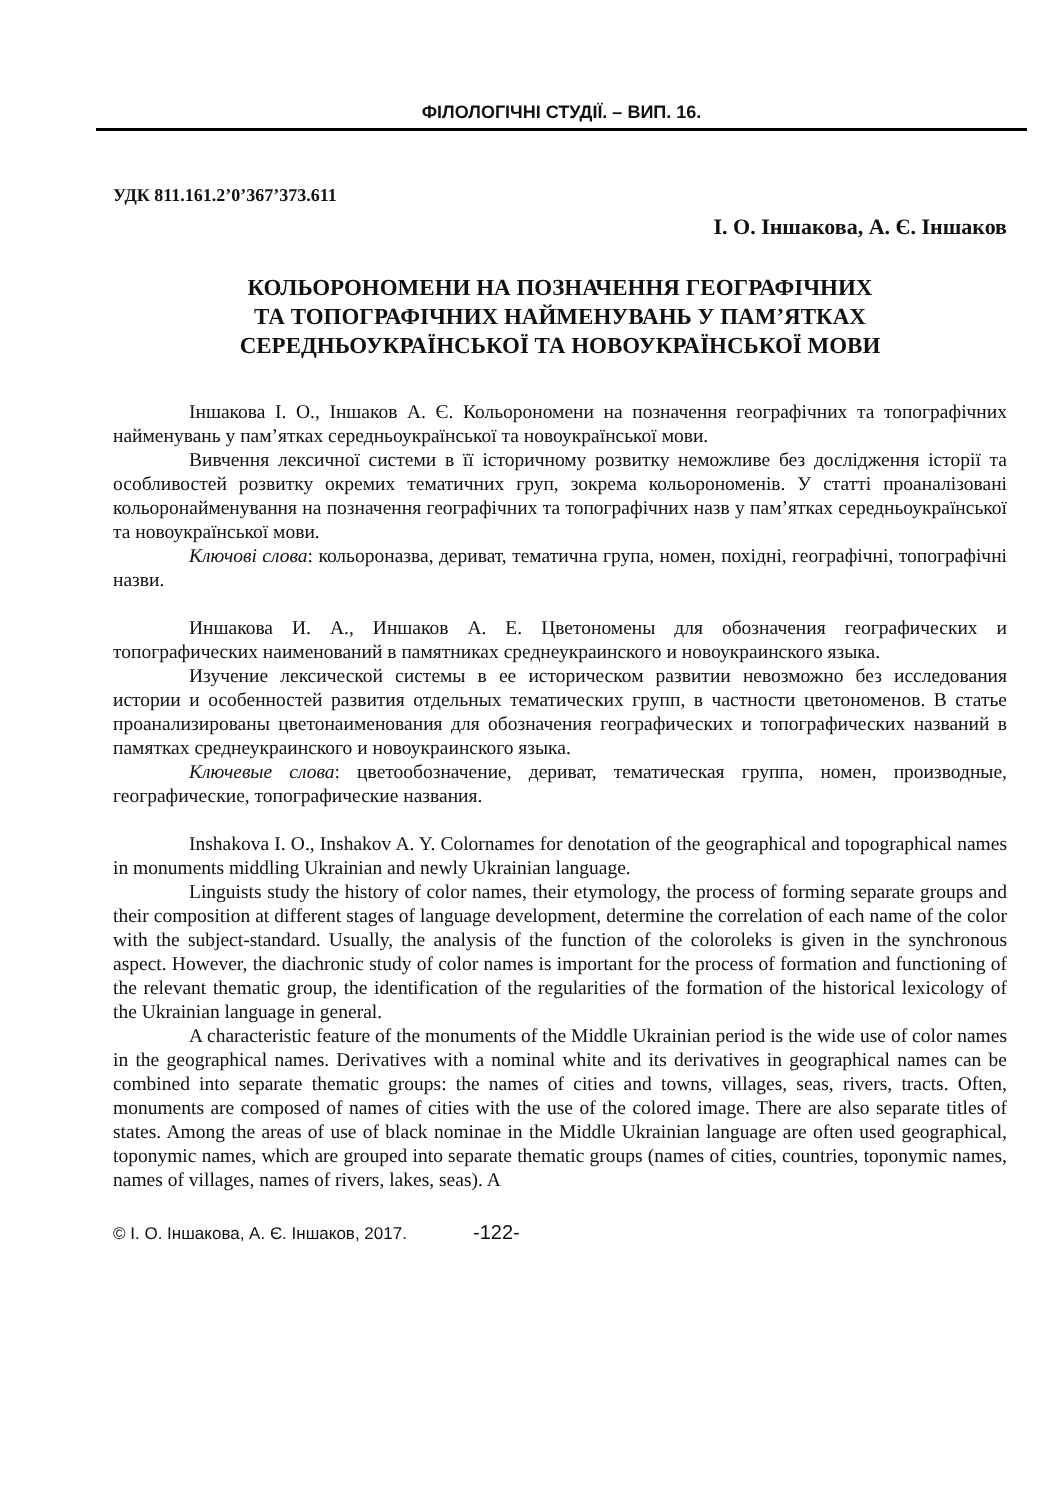ФІЛОЛОГІЧНІ СТУДІЇ. – ВИП. 16.
УДК 811.161.2’0’367’373.611
І. О. Іншакова, А. Є. Іншаков
КОЛЬОРОНОМЕНИ НА ПОЗНАЧЕННЯ ГЕОГРАФІЧНИХ
ТА ТОПОГРАФІЧНИХ НАЙМЕНУВАНЬ У ПАМ’ЯТКАХ
СЕРЕДНЬОУКРАЇНСЬКОЇ ТА НОВОУКРАЇНСЬКОЇ МОВИ
Іншакова І. О., Іншаков А. Є. Кольорономени на позначення географічних та топографічних найменувань у пам’ятках середньоукраїнської та новоукраїнської мови.
Вивчення лексичної системи в її історичному розвитку неможливе без дослідження історії та особливостей розвитку окремих тематичних груп, зокрема кольорономенів. У статті проаналізовані кольоронайменування на позначення географічних та топографічних назв у пам’ятках середньоукраїнської та новоукраїнської мови.
Ключові слова: кольороназва, дериват, тематична група, номен, похідні, географічні, топографічні назви.
Иншакова И. А., Иншаков А. Е. Цветономены для обозначения географических и топографических наименований в памятниках среднеукраинского и новоукраинского языка.
Изучение лексической системы в ее историческом развитии невозможно без исследования истории и особенностей развития отдельных тематических групп, в частности цветономенов. В статье проанализированы цветонаименования для обозначения географических и топографических названий в памятках среднеукраинского и новоукраинского языка.
Ключевые слова: цветообозначение, дериват, тематическая группа, номен, производные, географические, топографические названия.
Inshakova I. O., Inshakov A. Y. Colornames for denotation of the geographical and topographical names in monuments middling Ukrainian and newly Ukrainian language.
Linguists study the history of color names, their etymology, the process of forming separate groups and their composition at different stages of language development, determine the correlation of each name of the color with the subject-standard. Usually, the analysis of the function of the coloroleks is given in the synchronous aspect. However, the diachronic study of color names is important for the process of formation and functioning of the relevant thematic group, the identification of the regularities of the formation of the historical lexicology of the Ukrainian language in general.
A characteristic feature of the monuments of the Middle Ukrainian period is the wide use of color names in the geographical names. Derivatives with a nominal white and its derivatives in geographical names can be combined into separate thematic groups: the names of cities and towns, villages, seas, rivers, tracts. Often, monuments are composed of names of cities with the use of the colored image. There are also separate titles of states. Among the areas of use of black nominae in the Middle Ukrainian language are often used geographical, toponymic names, which are grouped into separate thematic groups (names of cities, countries, toponymic names, names of villages, names of rivers, lakes, seas). A
© І. О. Іншакова, А. Є. Іншаков, 2017. -122-